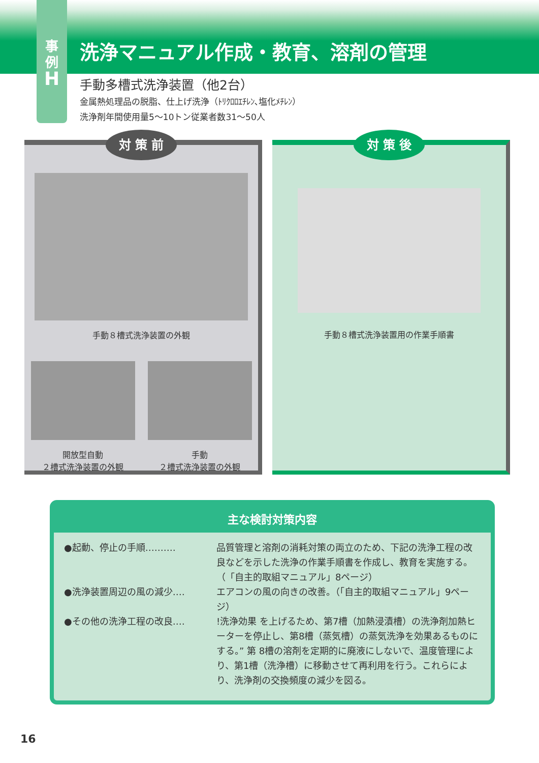洗浄マニュアル作成・教育、溶剤の管理
事
例
H
手動多槽式洗浄装置（他2台）
金属熱処理品の脱脂、仕上げ洗浄（ﾄﾘｸﾛﾛｴﾁﾚﾝ､塩化ﾒﾁﾚﾝ）
洗浄剤年間使用量5〜10トン従業者数31〜50人
対 策 前
手動８槽式洗浄装置の外観
開放型自動
２槽式洗浄装置の外観
手動
２槽式洗浄装置の外観
対 策 後
手動８槽式洗浄装置用の作業手順書
主な検討対策内容
●起動、停止の手順‥‥‥‥‥ 品質管理と溶剤の消耗対策の両立のため、下記の洗浄工程の改良などを示した洗浄の作業手順書を作成し、教育を実施する。（「自主的取組マニュアル」8ページ）
●洗浄装置周辺の風の減少‥‥ エアコンの風の向きの改善。（「自主的取組マニュアル」9ページ）
●その他の洗浄工程の改良‥‥ !洗浄効果 を上げるため、第7槽（加熱浸漬槽）の洗浄剤加熱ヒーターを停止し、第8槽（蒸気槽）の蒸気洗浄を効果あるものにする。” 第 8槽の溶剤を定期的に廃液にしないで、温度管理により、第1槽（洗浄槽）に移動させて再利用を行う。これらにより、洗浄剤の交換頻度の減少を図る。
16